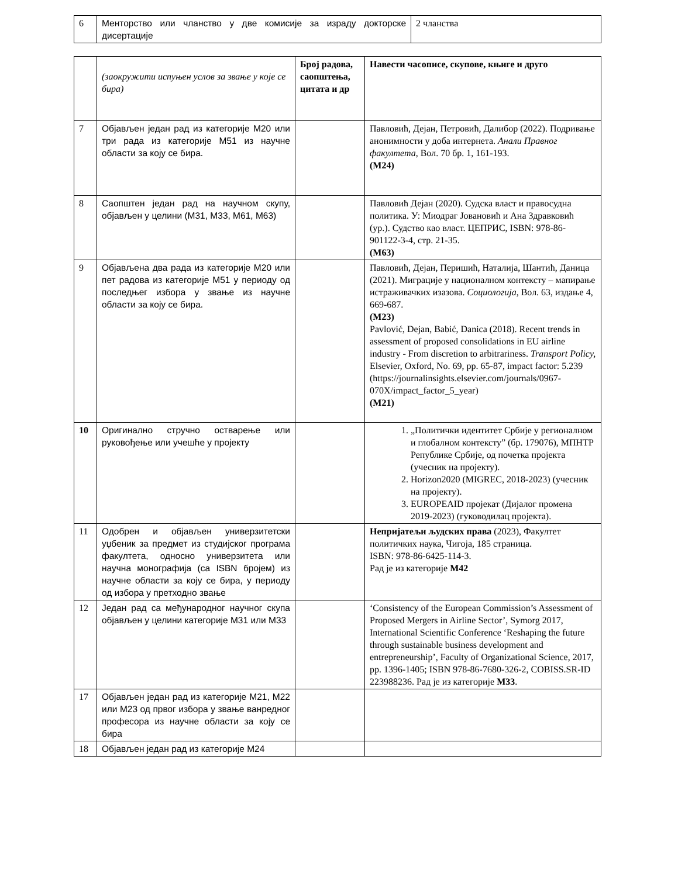| 6 | Менторство или чланство у две комисије за израду докторске дисертације | 2 чланства |
| | (заокружити испуњен услов за звање у које се бира) | Број радова, саопштења, цитата и др | Навести часописе, скупове, књиге и друго |
| 7 | Објављен један рад из категорије М20 или три рада из категорије М51 из научне области за коју се бира. | | Павловић, Дејан, Петровић, Далибор (2022). Подривање анонимности у доба интернета. Анали Правног факултета , Вол. 70 бр. 1, 161-193. (M24) |
| 8 | Саопштен један рад на научном скупу, објављен у целини (М31, М33, М61, М63) | | Павловић Дејан (2020). Судска власт и правосудна политика. У: Миодраг Јовановић и Ана Здравковић (ур.). Судство као власт. ЦЕПРИС, ISBN: 978-86-901122-3-4, стр. 21-35. (M63) |
| 9 | Објављена два рада из категорије М20 или пет радова из категорије М51 у периоду од последњег избора у звање из научне области за коју се бира. | | Павловић, Дејан, Перишић, Наталија, Шантић, Даница (2021). Миграције у националном контексту – мапирање истраживачких изазова. Социологија , Вол. 63, издање 4, 669-687. (M23) Pavlović, Dejan, Babić, Danica (2018). Recent trends in assessment of proposed consolidations in EU airline industry - From discretion to arbitrariness. Transport Policy, Elsevier, Oxford, No. 69, pp. 65-87, impact factor: 5.239 (https://journalinsights.elsevier.com/journals/0967-070X/impact_factor_5_year) (M21) |
| 10 | Оригинално стручно остварење или руковођење или учешће у пројекту | | 1. „Политички идентитет Србије у регионалном и глобалном контексту” (бр. 179076), МПНТР Републике Србије, од почетка пројекта (учесник на пројекту). 2. Horizon2020 (MIGREC, 2018-2023) (учесник на пројекту). 3. EUROPEAID пројекат (Дијалог промена 2019-2023) (гуководилац пројекта). |
| 11 | Одобрен и објављен универзитетски уџбеник за предмет из студијског програма факултета, односно универзитета или научна монографија (са ISBN бројем) из научне области за коју се бира, у периоду од избора у претходно звање | | Непријатељи људских права (2023), Факултет политичких наука, Чигоја, 185 страница. ISBN: 978-86-6425-114-3. Рад је из категорије М42 |
| 12 | Један рад са међународног научног скупа објављен у целини категорије М31 или М33 | | ‘Consistency of the European Commission’s Assessment of Proposed Mergers in Airline Sector’, Symorg 2017, International Scientific Conference ‘Reshaping the future through sustainable business development and entrepreneurship’, Faculty of Organizational Science, 2017, pp. 1396-1405; ISBN 978-86-7680-326-2, COBISS.SR-ID 223988236. Рад је из категорије М33 . |
| 17 | Објављен један рад из категорије М21, М22 или М23 од првог избора у звање ванредног професора из научне области за коју се бира | | |
| 18 | Објављен један рад из категорије М24 | | |